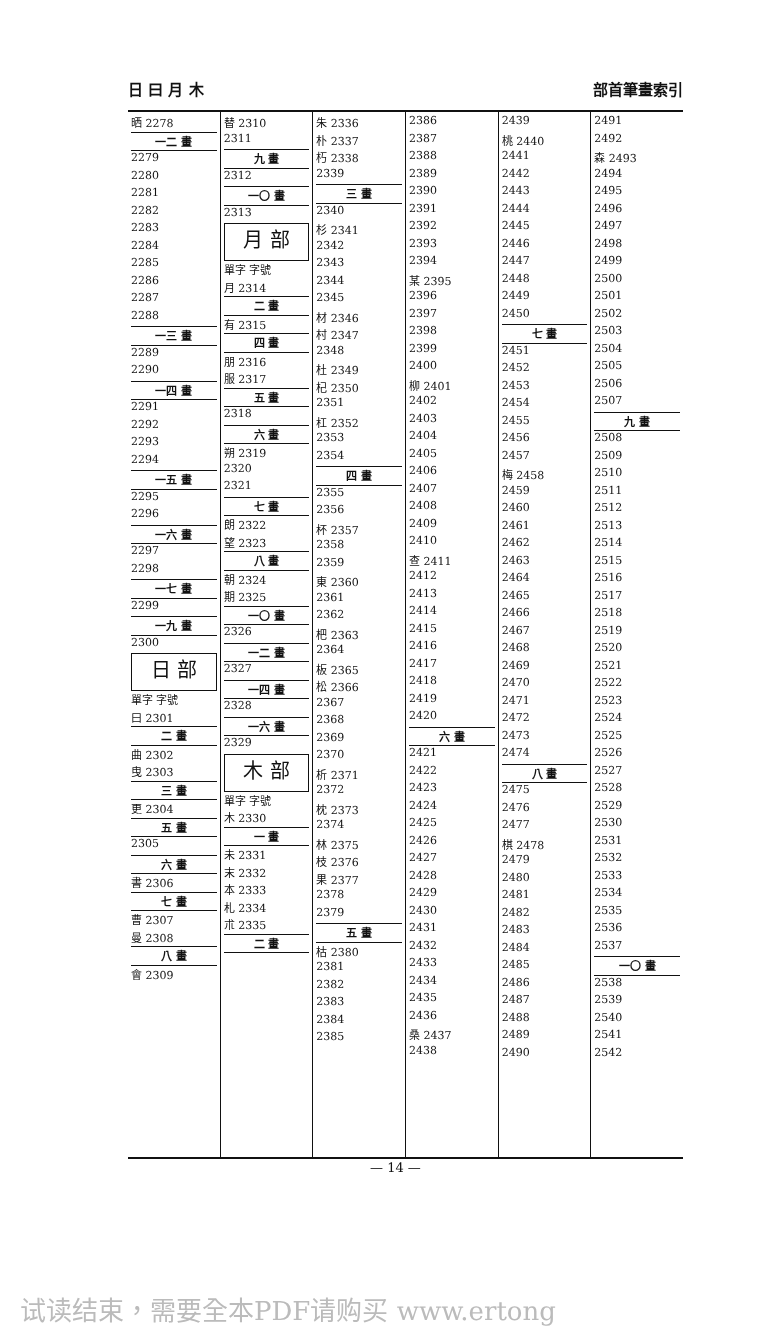日 曰 月 木 部首筆畫索引
晒 2278
一二 畫
2279
2280
2281
2282
2283
2284
2285
2286
2287
2288
一三 畫
2289
2290
一四 畫
2291
2292
2293
2294
一五 畫
2295
2296
一六 畫
2297
2298
一七 畫
2299
一九 畫
2300
日 部
單字 字號
曰 2301
二 畫
曲 2302
曳 2303
三 畫
更 2304
五 畫
2305
六 畫
書 2306
七 畫
曹 2307
曼 2308
八 畫
會 2309
替 2310
2311
九 畫
2312
一〇 畫
2313
月 部
單字 字號
月 2314
二 畫
有 2315
四 畫
朋 2316
服 2317
五 畫
2318
六 畫
朔 2319
2320
2321
七 畫
朗 2322
望 2323
八 畫
朝 2324
期 2325
一〇 畫
2326
一二 畫
2327
一四 畫
2328
一六 畫
2329
木 部
單字 字號
木 2330
一 畫
未 2331
末 2332
本 2333
札 2334
朮 2335
二 畫
朱 2336
朴 2337
朽 2338
2339
三 畫
2340
杉 2341
2342
2343
2344
2345
材 2346
村 2347
2348
杜 2349
杞 2350
2351
杠 2352
2353
2354
四 畫
2355
2356
杯 2357
2358
2359
東 2360
2361
2362
杷 2363
2364
板 2365
松 2366
2367
2368
2369
2370
析 2371
2372
枕 2373
2374
林 2375
枝 2376
果 2377
2378
2379
五 畫
枯 2380
2381
2382
2383
2384
2385
2386
2387
2388
2389
2390
2391
2392
2393
2394
某 2395
2396
2397
2398
2399
2400
柳 2401
2402
2403
2404
2405
2406
2407
2408
2409
2410
查 2411
2412
2413
2414
2415
2416
2417
2418
2419
2420
六 畫
2421
2422
2423
2424
2425
2426
2427
2428
2429
2430
2431
2432
2433
2434
2435
2436
桑 2437
2438
2439
桃 2440
2441
2442
2443
2444
2445
2446
2447
2448
2449
2450
七 畫
2451
2452
2453
2454
2455
2456
2457
梅 2458
2459
2460
2461
2462
2463
2464
2465
2466
2467
2468
2469
2470
2471
2472
2473
2474
八 畫
2475
2476
2477
棋 2478
2479
2480
2481
2482
2483
2484
2485
2486
2487
2488
2489
2490
2491
2492
森 2493
2494
2495
2496
2497
2498
2499
2500
2501
2502
2503
2504
2505
2506
2507
九 畫
2508
2509
2510
2511
2512
2513
2514
2515
2516
2517
2518
2519
2520
2521
2522
2523
2524
2525
2526
2527
2528
2529
2530
2531
2532
2533
2534
2535
2536
2537
一〇 畫
2538
2539
2540
2541
2542
— 14 —
试读结束，需要全本PDF请购买 www.ertong